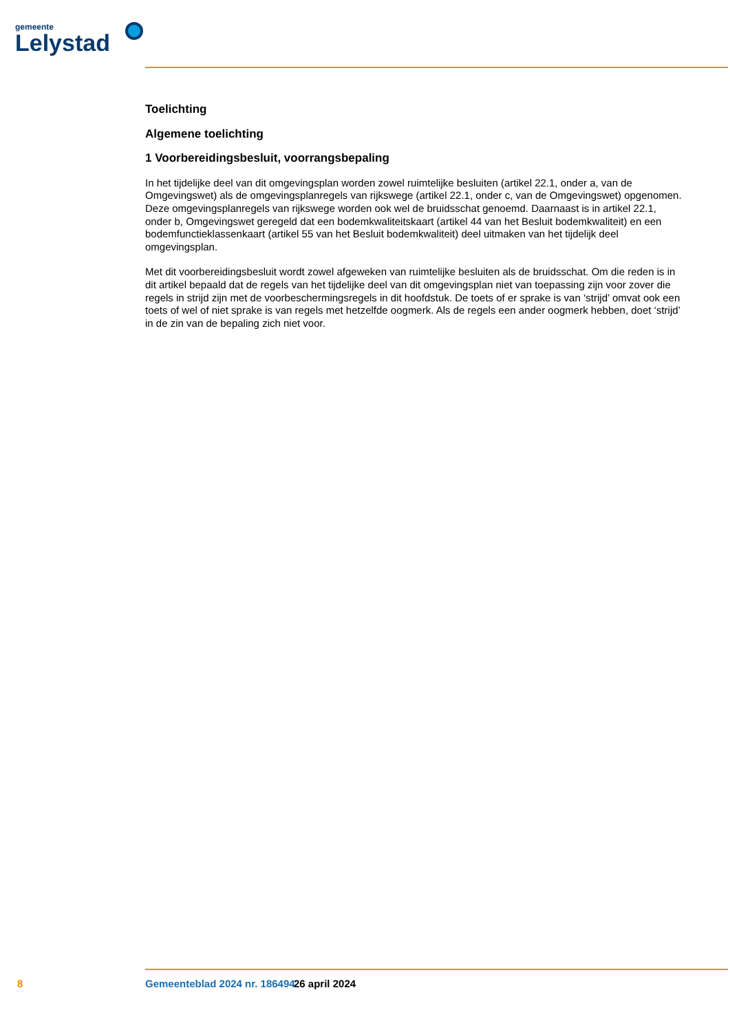gemeente
Lelystad
Toelichting
Algemene toelichting
1 Voorbereidingsbesluit, voorrangsbepaling
In het tijdelijke deel van dit omgevingsplan worden zowel ruimtelijke besluiten (artikel 22.1, onder a, van de Omgevingswet) als de omgevingsplanregels van rijkswege (artikel 22.1, onder c, van de Omgevingswet) opgenomen. Deze omgevingsplanregels van rijkswege worden ook wel de bruidsschat genoemd. Daarnaast is in artikel 22.1, onder b, Omgevingswet geregeld dat een bodemkwaliteitskaart (artikel 44 van het Besluit bodemkwaliteit) en een bodemfunctieklassenkaart (artikel 55 van het Besluit bodemkwaliteit) deel uitmaken van het tijdelijk deel omgevingsplan.
Met dit voorbereidingsbesluit wordt zowel afgeweken van ruimtelijke besluiten als de bruidsschat. Om die reden is in dit artikel bepaald dat de regels van het tijdelijke deel van dit omgevingsplan niet van toepassing zijn voor zover die regels in strijd zijn met de voorbeschermingsregels in dit hoofdstuk. De toets of er sprake is van ‘strijd’ omvat ook een toets of wel of niet sprake is van regels met hetzelfde oogmerk. Als de regels een ander oogmerk hebben, doet ‘strijd’ in de zin van de bepaling zich niet voor.
8 Gemeenteblad 2024 nr. 186494 26 april 2024